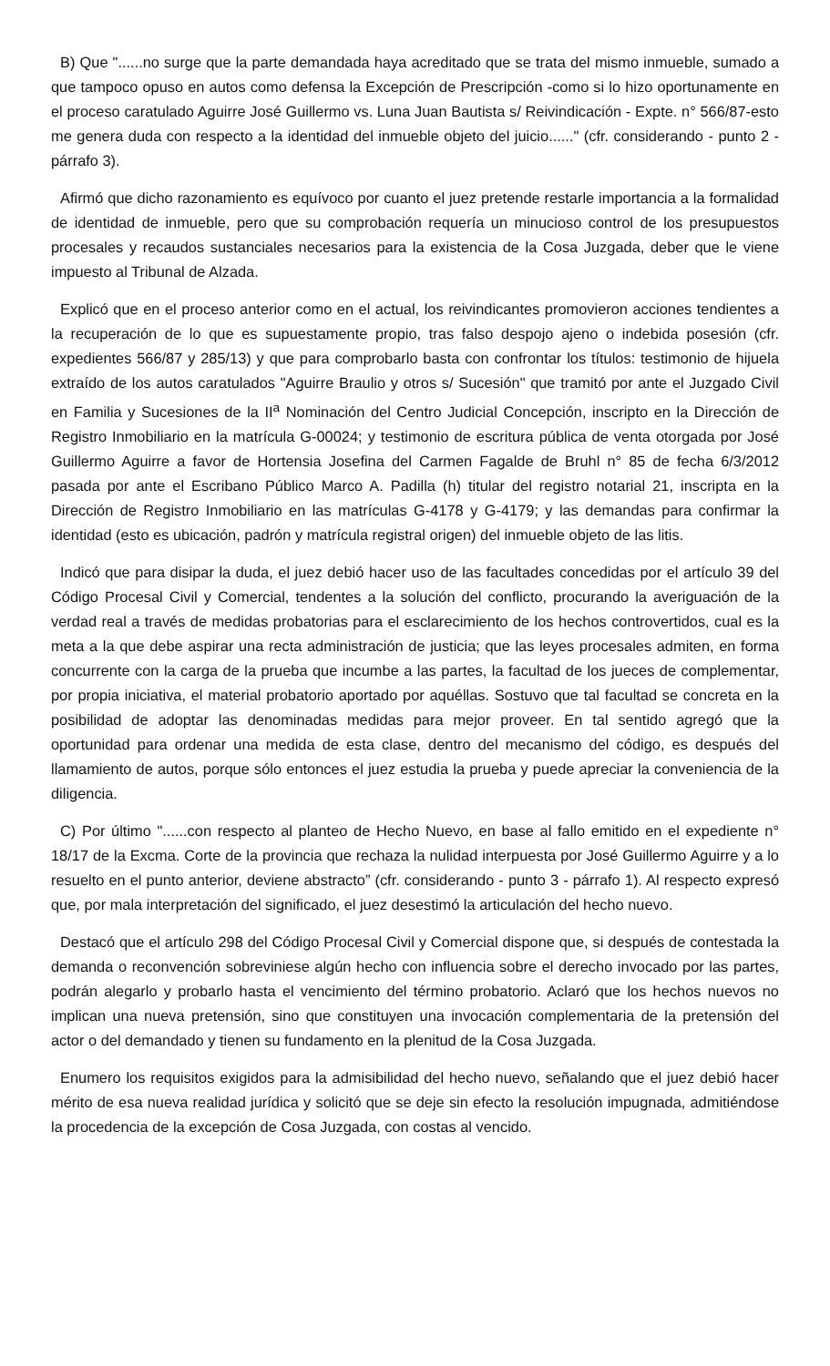B) Que "......no surge que la parte demandada haya acreditado que se trata del mismo inmueble, sumado a que tampoco opuso en autos como defensa la Excepción de Prescripción -como si lo hizo oportunamente en el proceso caratulado Aguirre José Guillermo vs. Luna Juan Bautista s/ Reivindicación - Expte. n° 566/87-esto me genera duda con respecto a la identidad del inmueble objeto del juicio......" (cfr. considerando - punto 2 - párrafo 3).
Afirmó que dicho razonamiento es equívoco por cuanto el juez pretende restarle importancia a la formalidad de identidad de inmueble, pero que su comprobación requería un minucioso control de los presupuestos procesales y recaudos sustanciales necesarios para la existencia de la Cosa Juzgada, deber que le viene impuesto al Tribunal de Alzada.
Explicó que en el proceso anterior como en el actual, los reivindicantes promovieron acciones tendientes a la recuperación de lo que es supuestamente propio, tras falso despojo ajeno o indebida posesión (cfr. expedientes 566/87 y 285/13) y que para comprobarlo basta con confrontar los títulos: testimonio de hijuela extraído de los autos caratulados "Aguirre Braulio y otros s/ Sucesión" que tramitó por ante el Juzgado Civil en Familia y Sucesiones de la II<sup>a</sup> Nominación del Centro Judicial Concepción, inscripto en la Dirección de Registro Inmobiliario en la matrícula G-00024; y testimonio de escritura pública de venta otorgada por José Guillermo Aguirre a favor de Hortensia Josefina del Carmen Fagalde de Bruhl n° 85 de fecha 6/3/2012 pasada por ante el Escribano Público Marco A. Padilla (h) titular del registro notarial 21, inscripta en la Dirección de Registro Inmobiliario en las matrículas G-4178 y G-4179; y las demandas para confirmar la identidad (esto es ubicación, padrón y matrícula registral origen) del inmueble objeto de las litis.
Indicó que para disipar la duda, el juez debió hacer uso de las facultades concedidas por el artículo 39 del Código Procesal Civil y Comercial, tendentes a la solución del conflicto, procurando la averiguación de la verdad real a través de medidas probatorias para el esclarecimiento de los hechos controvertidos, cual es la meta a la que debe aspirar una recta administración de justicia; que las leyes procesales admiten, en forma concurrente con la carga de la prueba que incumbe a las partes, la facultad de los jueces de complementar, por propia iniciativa, el material probatorio aportado por aquéllas. Sostuvo que tal facultad se concreta en la posibilidad de adoptar las denominadas medidas para mejor proveer. En tal sentido agregó que la oportunidad para ordenar una medida de esta clase, dentro del mecanismo del código, es después del llamamiento de autos, porque sólo entonces el juez estudia la prueba y puede apreciar la conveniencia de la diligencia.
C) Por último "......con respecto al planteo de Hecho Nuevo, en base al fallo emitido en el expediente n° 18/17 de la Excma. Corte de la provincia que rechaza la nulidad interpuesta por José Guillermo Aguirre y a lo resuelto en el punto anterior, deviene abstracto” (cfr. considerando - punto 3 - párrafo 1). Al respecto expresó que, por mala interpretación del significado, el juez desestimó la articulación del hecho nuevo.
Destacó que el artículo 298 del Código Procesal Civil y Comercial dispone que, si después de contestada la demanda o reconvención sobreviniese algún hecho con influencia sobre el derecho invocado por las partes, podrán alegarlo y probarlo hasta el vencimiento del término probatorio. Aclaró que los hechos nuevos no implican una nueva pretensión, sino que constituyen una invocación complementaria de la pretensión del actor o del demandado y tienen su fundamento en la plenitud de la Cosa Juzgada.
Enumero los requisitos exigidos para la admisibilidad del hecho nuevo, señalando que el juez debió hacer mérito de esa nueva realidad jurídica y solicitó que se deje sin efecto la resolución impugnada, admitiéndose la procedencia de la excepción de Cosa Juzgada, con costas al vencido.